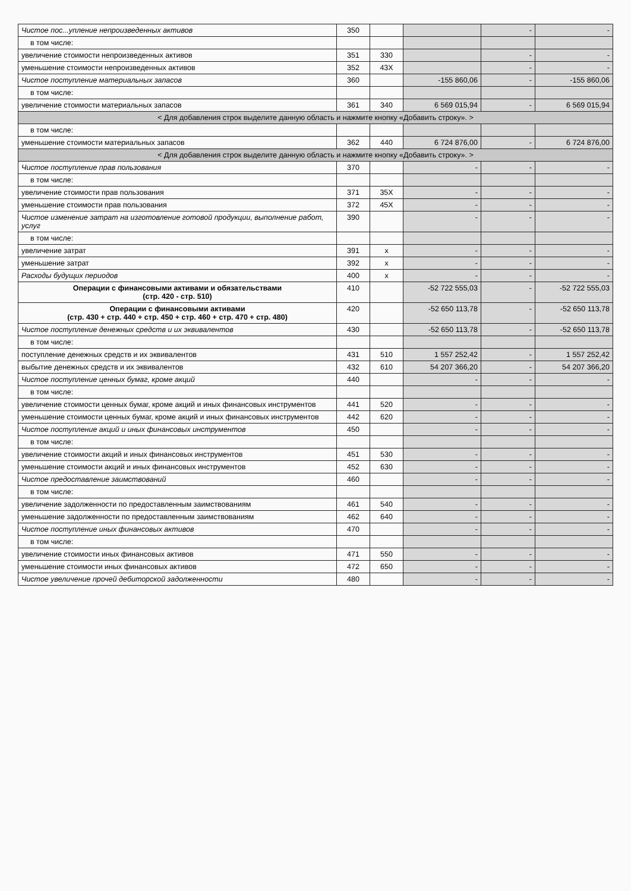| Чистое пос...упление непроизведенных активов | 350 | | | - | - |
| в том числе: | | | | | |
| увеличение стоимости непроизведенных активов | 351 | 330 | | - | - |
| уменьшение стоимости непроизведенных активов | 352 | 43X | | - | - |
| Чистое поступление материальных запасов | 360 | | -155 860,06 | - | -155 860,06 |
| в том числе: | | | | | |
| увеличение стоимости материальных запасов | 361 | 340 | 6 569 015,94 | - | 6 569 015,94 |
| < Для добавления строк выделите данную область и нажмите кнопку «Добавить строку». > | | | | | |
| в том числе: | | | | | |
| уменьшение стоимости материальных запасов | 362 | 440 | 6 724 876,00 | - | 6 724 876,00 |
| < Для добавления строк выделите данную область и нажмите кнопку «Добавить строку». > | | | | | |
| Чистое поступление прав пользования | 370 | | - | - | - |
| в том числе: | | | | | |
| увеличение стоимости прав пользования | 371 | 35X | - | - | - |
| уменьшение стоимости прав пользования | 372 | 45X | - | - | - |
| Чистое изменение затрат на изготовление готовой продукции, выполнение работ, услуг | 390 | | - | - | - |
| в том числе: | | | | | |
| увеличение затрат | 391 | x | - | - | - |
| уменьшение затрат | 392 | x | - | - | - |
| Расходы будущих периодов | 400 | x | - | - | - |
| Операции с финансовыми активами и обязательствами (стр. 420 - стр. 510) | 410 | | -52 722 555,03 | - | -52 722 555,03 |
| Операции с финансовыми активами (стр. 430 + стр. 440 + стр. 450 + стр. 460 + стр. 470 + стр. 480) | 420 | | -52 650 113,78 | - | -52 650 113,78 |
| Чистое поступление денежных средств и их эквивалентов | 430 | | -52 650 113,78 | - | -52 650 113,78 |
| в том числе: | | | | | |
| поступление денежных средств и их эквивалентов | 431 | 510 | 1 557 252,42 | - | 1 557 252,42 |
| выбытие денежных средств и их эквивалентов | 432 | 610 | 54 207 366,20 | - | 54 207 366,20 |
| Чистое поступление ценных бумаг, кроме акций | 440 | | - | - | - |
| в том числе: | | | | | |
| увеличение стоимости ценных бумаг, кроме акций и иных финансовых инструментов | 441 | 520 | - | - | - |
| уменьшение стоимости ценных бумаг, кроме акций и иных финансовых инструментов | 442 | 620 | - | - | - |
| Чистое поступление акций и иных финансовых инструментов | 450 | | - | - | - |
| в том числе: | | | | | |
| увеличение стоимости акций и иных финансовых инструментов | 451 | 530 | - | - | - |
| уменьшение стоимости акций и иных финансовых инструментов | 452 | 630 | - | - | - |
| Чистое предоставление заимствований | 460 | | - | - | - |
| в том числе: | | | | | |
| увеличение задолженности по предоставленным заимствованиям | 461 | 540 | - | - | - |
| уменьшение задолженности по предоставленным заимствованиям | 462 | 640 | - | - | - |
| Чистое поступление иных финансовых активов | 470 | | - | - | - |
| в том числе: | | | | | |
| увеличение стоимости иных финансовых активов | 471 | 550 | - | - | - |
| уменьшение стоимости иных финансовых активов | 472 | 650 | - | - | - |
| Чистое увеличение прочей дебиторской задолженности | 480 | | - | - | - |